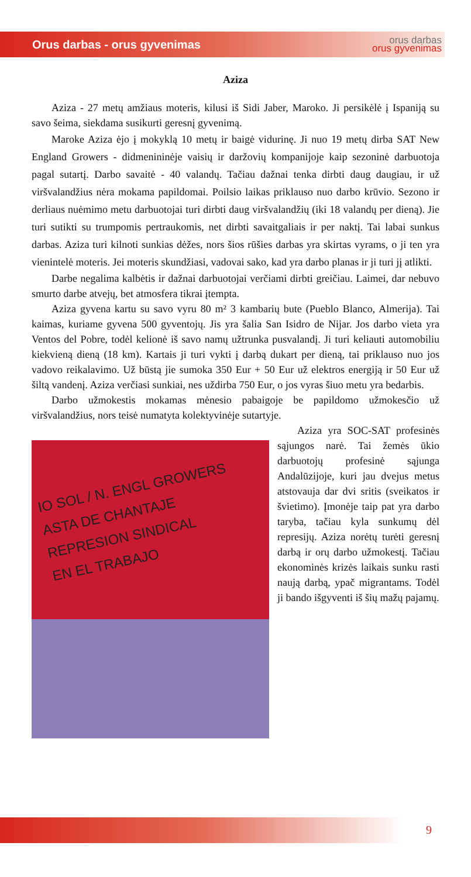Orus darbas - orus gyvenimas orus darbas
orus gyvenimas
Aziza
Aziza - 27 metų amžiaus moteris, kilusi iš Sidi Jaber, Maroko. Ji persikėlė į Ispaniją su savo šeima, siekdama susikurti geresnį gyvenimą.
Maroke Aziza ėjo į mokyklą 10 metų ir baigė vidurinę. Ji nuo 19 metų dirba SAT New England Growers - didmenininėje vaisių ir daržovių kompanijoje kaip sezoninė darbuotoja pagal sutartį. Darbo savaitė - 40 valandų. Tačiau dažnai tenka dirbti daug daugiau, ir už viršvalandžius nėra mokama papildomai. Poilsio laikas priklauso nuo darbo krūvio. Sezono ir derliaus nuėmimo metu darbuotojai turi dirbti daug viršvalandžių (iki 18 valandų per dieną). Jie turi sutikti su trumpomis pertraukomis, net dirbti savaitgaliais ir per naktį. Tai labai sunkus darbas. Aziza turi kilnoti sunkias dėžes, nors šios rūšies darbas yra skirtas vyrams, o ji ten yra vienintelė moteris. Jei moteris skundžiasi, vadovai sako, kad yra darbo planas ir ji turi jį atlikti.
Darbe negalima kalbėtis ir dažnai darbuotojai verčiami dirbti greičiau. Laimei, dar nebuvo smurto darbe atvejų, bet atmosfera tikrai įtempta.
Aziza gyvena kartu su savo vyru 80 m² 3 kambarių bute (Pueblo Blanco, Almerija). Tai kaimas, kuriame gyvena 500 gyventojų. Jis yra šalia San Isidro de Nijar. Jos darbo vieta yra Ventos del Pobre, todėl kelionė iš savo namų užtrunka pusvalandį. Ji turi keliauti automobiliu kiekvieną dieną (18 km). Kartais ji turi vykti į darbą dukart per dieną, tai priklauso nuo jos vadovo reikalavimo. Už būstą jie sumoka 350 Eur + 50 Eur už elektros energiją ir 50 Eur už šiltą vandenį. Aziza verčiasi sunkiai, nes uždirba 750 Eur, o jos vyras šiuo metu yra bedarbis.
Darbo užmokestis mokamas mėnesio pabaigoje be papildomo užmokesčio už viršvalandžius, nors teisė numatyta kolektyvinėje sutartyje.
IO SOL / N. ENGL GROWERS
ASTA DE CHANTAJE
REPRESION SINDICAL
EN EL TRABAJO
Aziza yra SOC-SAT profesinės sąjungos narė. Tai žemės ūkio darbuotojų profesinė sąjunga Andalūzijoje, kuri jau dvejus metus atstovauja dar dvi sritis (sveikatos ir švietimo). Įmonėje taip pat yra darbo taryba, tačiau kyla sunkumų dėl represijų. Aziza norėtų turėti geresnį darbą ir orų darbo užmokestį. Tačiau ekonominės krizės laikais sunku rasti naują darbą, ypač migrantams. Todėl ji bando išgyventi iš šių mažų pajamų.
9